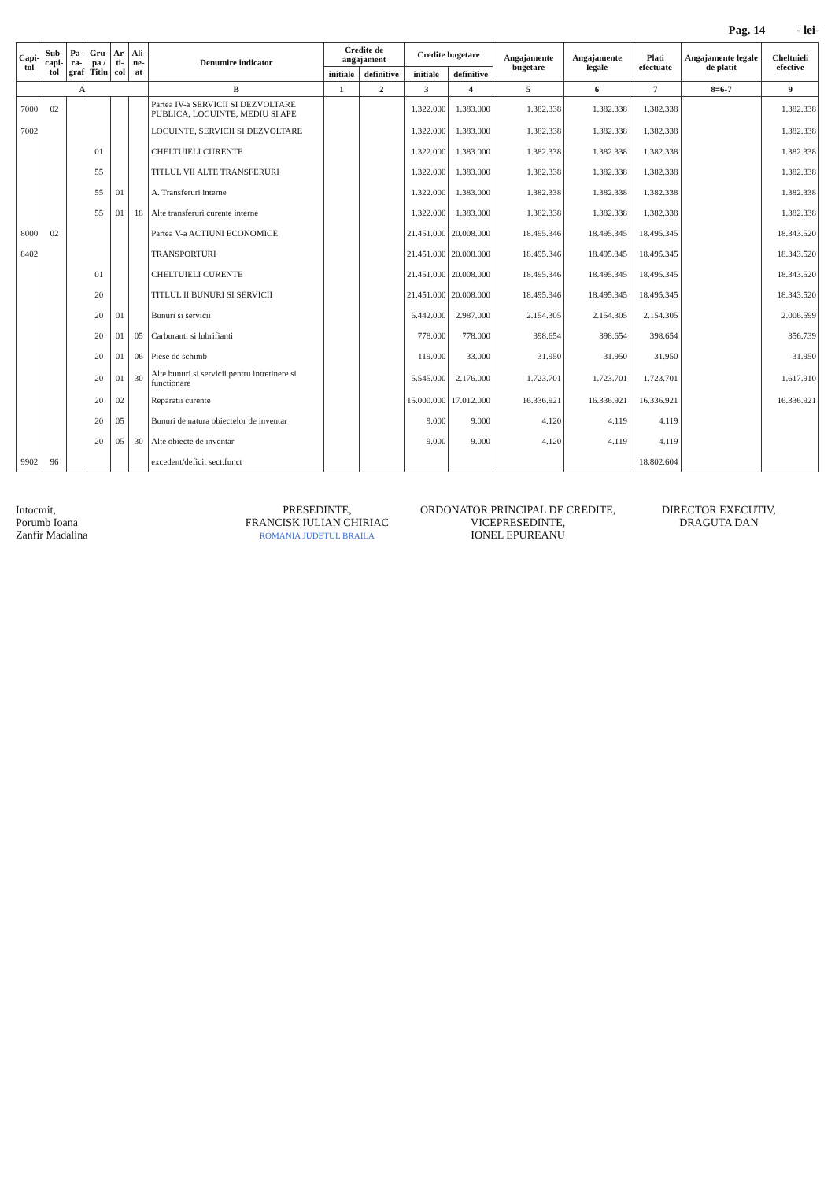Pag. 14 - lei-
| Capi- tol | Sub- capi- tol | Pa- ra- graf | Gru- pa / Titlu | Ar- ti- col | Ali- ne- at | Denumire indicator | Credite de angajament | | Credite bugetare | | Angajamente bugetare | Angajamente legale | Plati efectuate | Angajamente legale de platit | Cheltuieli efective |
| --- | --- | --- | --- | --- | --- | --- | --- | --- | --- | --- | --- | --- | --- | --- | --- |
| | | | | | | | initiale | definitive | initiale | definitive | | | | | |
| A | | | | | | B | 1 | 2 | 3 | 4 | 5 | 6 | 7 | 8=6-7 | 9 |
| 7000 | 02 | | | | | Partea IV-a SERVICII SI DEZVOLTARE PUBLICA, LOCUINTE, MEDIU SI APE | | | 1.322.000 | 1.383.000 | 1.382.338 | 1.382.338 | 1.382.338 | | 1.382.338 |
| 7002 | | | | | | LOCUINTE, SERVICII SI DEZVOLTARE | | | 1.322.000 | 1.383.000 | 1.382.338 | 1.382.338 | 1.382.338 | | 1.382.338 |
| | | | 01 | | | CHELTUIELI CURENTE | | | 1.322.000 | 1.383.000 | 1.382.338 | 1.382.338 | 1.382.338 | | 1.382.338 |
| | | | 55 | | | TITLUL VII ALTE TRANSFERURI | | | 1.322.000 | 1.383.000 | 1.382.338 | 1.382.338 | 1.382.338 | | 1.382.338 |
| | | | 55 | 01 | | A. Transferuri interne | | | 1.322.000 | 1.383.000 | 1.382.338 | 1.382.338 | 1.382.338 | | 1.382.338 |
| | | | 55 | 01 | 18 | Alte transferuri curente interne | | | 1.322.000 | 1.383.000 | 1.382.338 | 1.382.338 | 1.382.338 | | 1.382.338 |
| 8000 | 02 | | | | | Partea V-a ACTIUNI ECONOMICE | | | 21.451.000 | 20.008.000 | 18.495.346 | 18.495.345 | 18.495.345 | | 18.343.520 |
| 8402 | | | | | | TRANSPORTURI | | | 21.451.000 | 20.008.000 | 18.495.346 | 18.495.345 | 18.495.345 | | 18.343.520 |
| | | | 01 | | | CHELTUIELI CURENTE | | | 21.451.000 | 20.008.000 | 18.495.346 | 18.495.345 | 18.495.345 | | 18.343.520 |
| | | | 20 | | | TITLUL II BUNURI SI SERVICII | | | 21.451.000 | 20.008.000 | 18.495.346 | 18.495.345 | 18.495.345 | | 18.343.520 |
| | | | 20 | 01 | | Bunuri si servicii | | | 6.442.000 | 2.987.000 | 2.154.305 | 2.154.305 | 2.154.305 | | 2.006.599 |
| | | | 20 | 01 | 05 | Carburanti si lubrifianti | | | 778.000 | 778.000 | 398.654 | 398.654 | 398.654 | | 356.739 |
| | | | 20 | 01 | 06 | Piese de schimb | | | 119.000 | 33.000 | 31.950 | 31.950 | 31.950 | | 31.950 |
| | | | 20 | 01 | 30 | Alte bunuri si servicii pentru intretinere si functionare | | | 5.545.000 | 2.176.000 | 1.723.701 | 1.723.701 | 1.723.701 | | 1.617.910 |
| | | | 20 | 02 | | Reparatii curente | | | 15.000.000 | 17.012.000 | 16.336.921 | 16.336.921 | 16.336.921 | | 16.336.921 |
| | | | 20 | 05 | | Bunuri de natura obiectelor de inventar | | | 9.000 | 9.000 | 4.120 | 4.119 | 4.119 | | |
| | | | 20 | 05 | 30 | Alte obiecte de inventar | | | 9.000 | 9.000 | 4.120 | 4.119 | 4.119 | | |
| 9902 | 96 | | | | | excedent/deficit sect.funct | | | | | | | 18.802.604 | | |
Intocmit,
Porumb Ioana
Zanfir Madalina
PRESEDINTE,
FRANCISK IULIAN CHIRIAC
ROMANIA JUDETUL BRAILA
ORDONATOR PRINCIPAL DE CREDITE,
VICEPRESEDINTE,
IONEL EPUREANU
DIRECTOR EXECUTIV,
DRAGUTA DAN